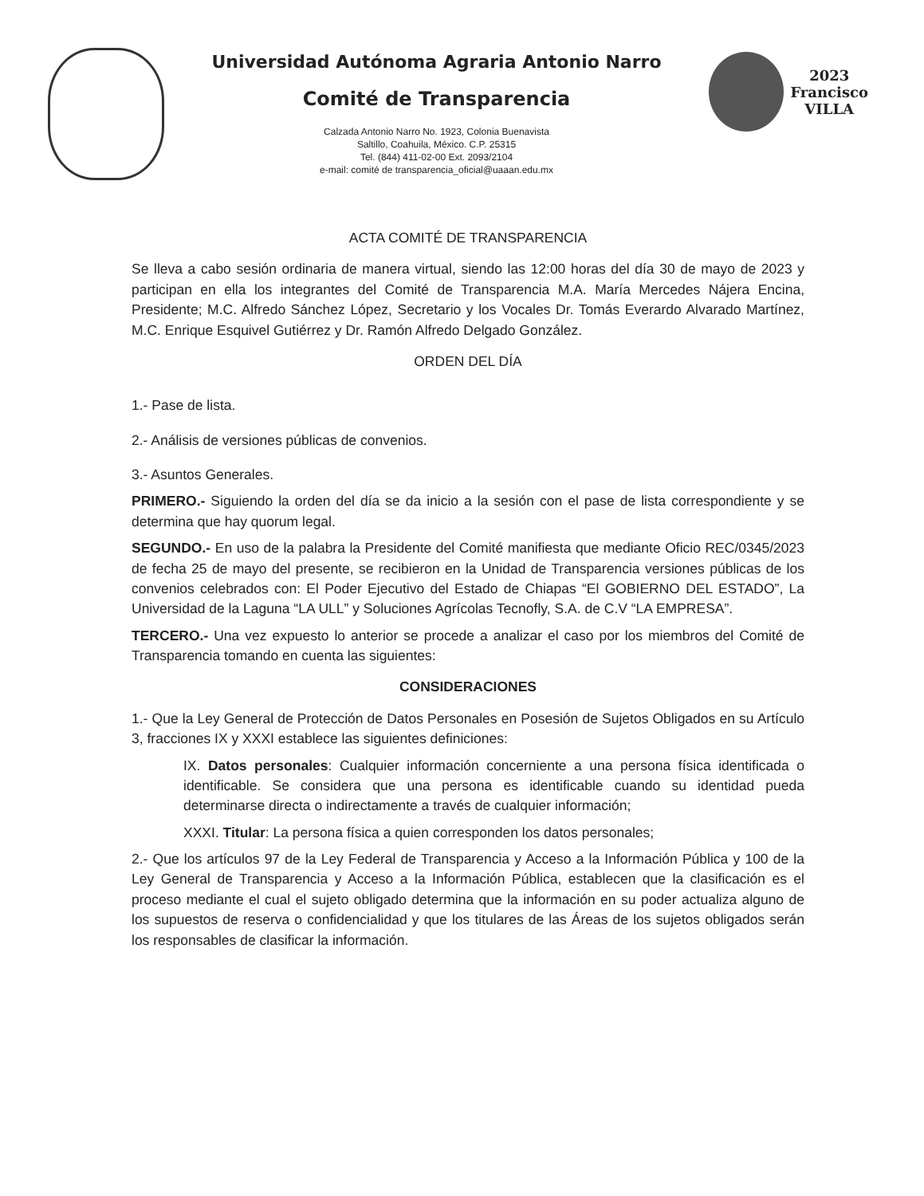Universidad Autónoma Agraria Antonio Narro
Comité de Transparencia
Calzada Antonio Narro No. 1923, Colonia Buenavista
Saltillo, Coahuila, México. C.P. 25315
Tel. (844) 411-02-00 Ext. 2093/2104
e-mail: comité de transparencia_oficial@uaaan.edu.mx
2023
Francisco
VILLA
ACTA COMITÉ DE TRANSPARENCIA
Se lleva a cabo sesión ordinaria de manera virtual, siendo las 12:00 horas del día 30 de mayo de 2023 y participan en ella los integrantes del Comité de Transparencia M.A. María Mercedes Nájera Encina, Presidente; M.C. Alfredo Sánchez López, Secretario y los Vocales Dr. Tomás Everardo Alvarado Martínez, M.C. Enrique Esquivel Gutiérrez y Dr. Ramón Alfredo Delgado González.
ORDEN DEL DÍA
1.- Pase de lista.
2.- Análisis de versiones públicas de convenios.
3.- Asuntos Generales.
PRIMERO.- Siguiendo la orden del día se da inicio a la sesión con el pase de lista correspondiente y se determina que hay quorum legal.
SEGUNDO.- En uso de la palabra la Presidente del Comité manifiesta que mediante Oficio REC/0345/2023 de fecha 25 de mayo del presente, se recibieron en la Unidad de Transparencia versiones públicas de los convenios celebrados con: El Poder Ejecutivo del Estado de Chiapas “El GOBIERNO DEL ESTADO”, La Universidad de la Laguna “LA ULL” y Soluciones Agrícolas Tecnofly, S.A. de C.V “LA EMPRESA”.
TERCERO.- Una vez expuesto lo anterior se procede a analizar el caso por los miembros del Comité de Transparencia tomando en cuenta las siguientes:
CONSIDERACIONES
1.- Que la Ley General de Protección de Datos Personales en Posesión de Sujetos Obligados en su Artículo 3, fracciones IX y XXXI establece las siguientes definiciones:
IX. Datos personales: Cualquier información concerniente a una persona física identificada o identificable. Se considera que una persona es identificable cuando su identidad pueda determinarse directa o indirectamente a través de cualquier información;
XXXI. Titular: La persona física a quien corresponden los datos personales;
2.- Que los artículos 97 de la Ley Federal de Transparencia y Acceso a la Información Pública y 100 de la Ley General de Transparencia y Acceso a la Información Pública, establecen que la clasificación es el proceso mediante el cual el sujeto obligado determina que la información en su poder actualiza alguno de los supuestos de reserva o confidencialidad y que los titulares de las Áreas de los sujetos obligados serán los responsables de clasificar la información.